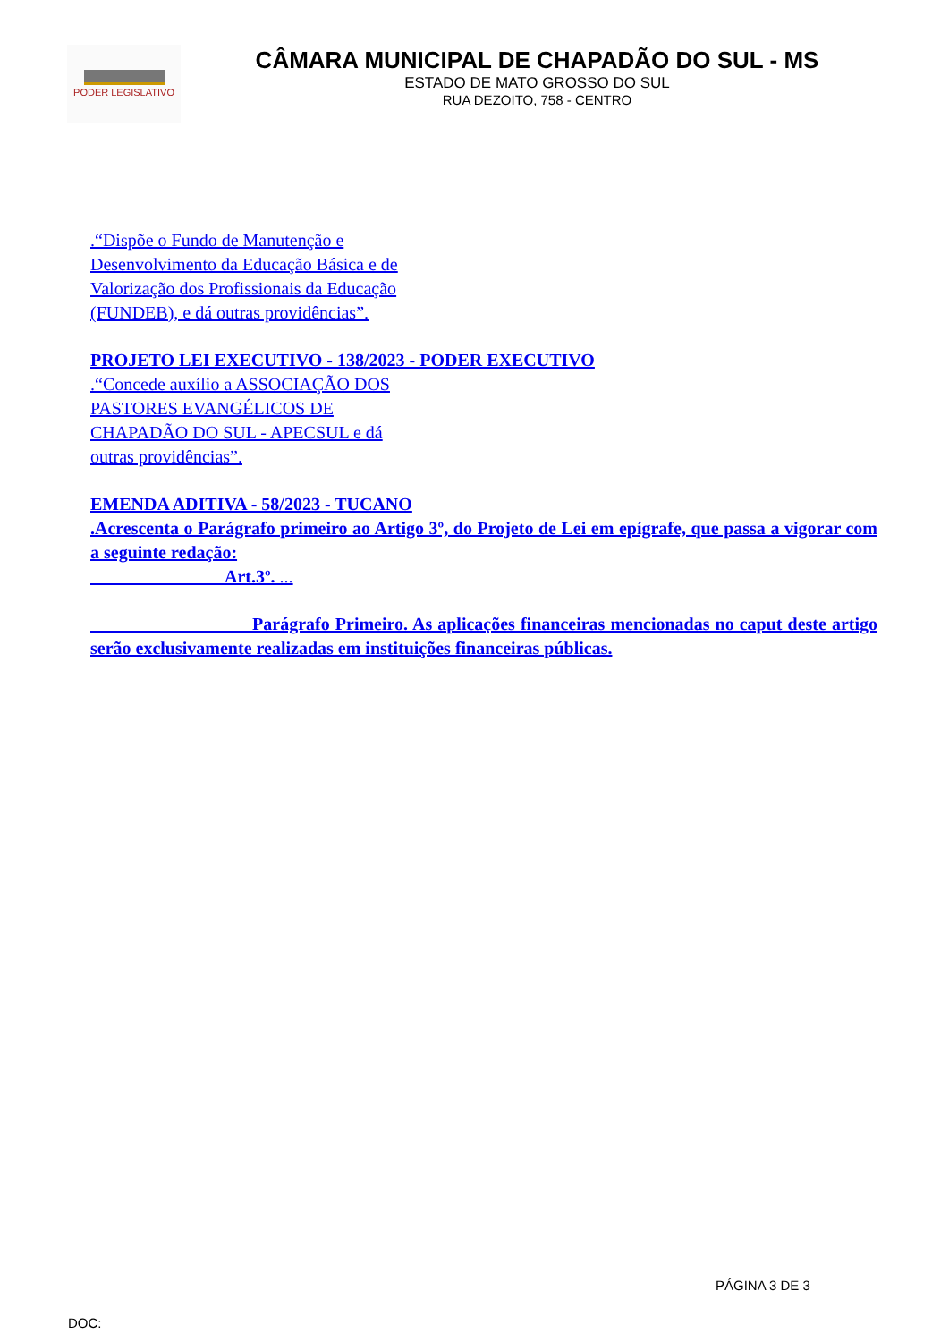PODER LEGISLATIVO
CÂMARA MUNICIPAL DE CHAPADÃO DO SUL - MS
ESTADO DE MATO GROSSO DO SUL
RUA DEZOITO, 758 - CENTRO
.“Dispõe o Fundo de Manutenção e Desenvolvimento da Educação Básica e de Valorização dos Profissionais da Educação (FUNDEB), e dá outras providências”.
PROJETO LEI EXECUTIVO - 138/2023 - PODER EXECUTIVO
.“Concede auxílio a ASSOCIAÇÃO DOS PASTORES EVANGÉLICOS DE CHAPADÃO DO SUL - APECSUL e dá outras providências”.
EMENDA ADITIVA - 58/2023 - TUCANO
.Acrescenta o Parágrafo primeiro ao Artigo 3º, do Projeto de Lei em epígrafe, que passa a vigorar com a seguinte redação:
Art.3º. ...
Parágrafo Primeiro. As aplicações financeiras mencionadas no caput deste artigo serão exclusivamente realizadas em instituições financeiras públicas.
PÁGINA 3 DE 3
DOC: